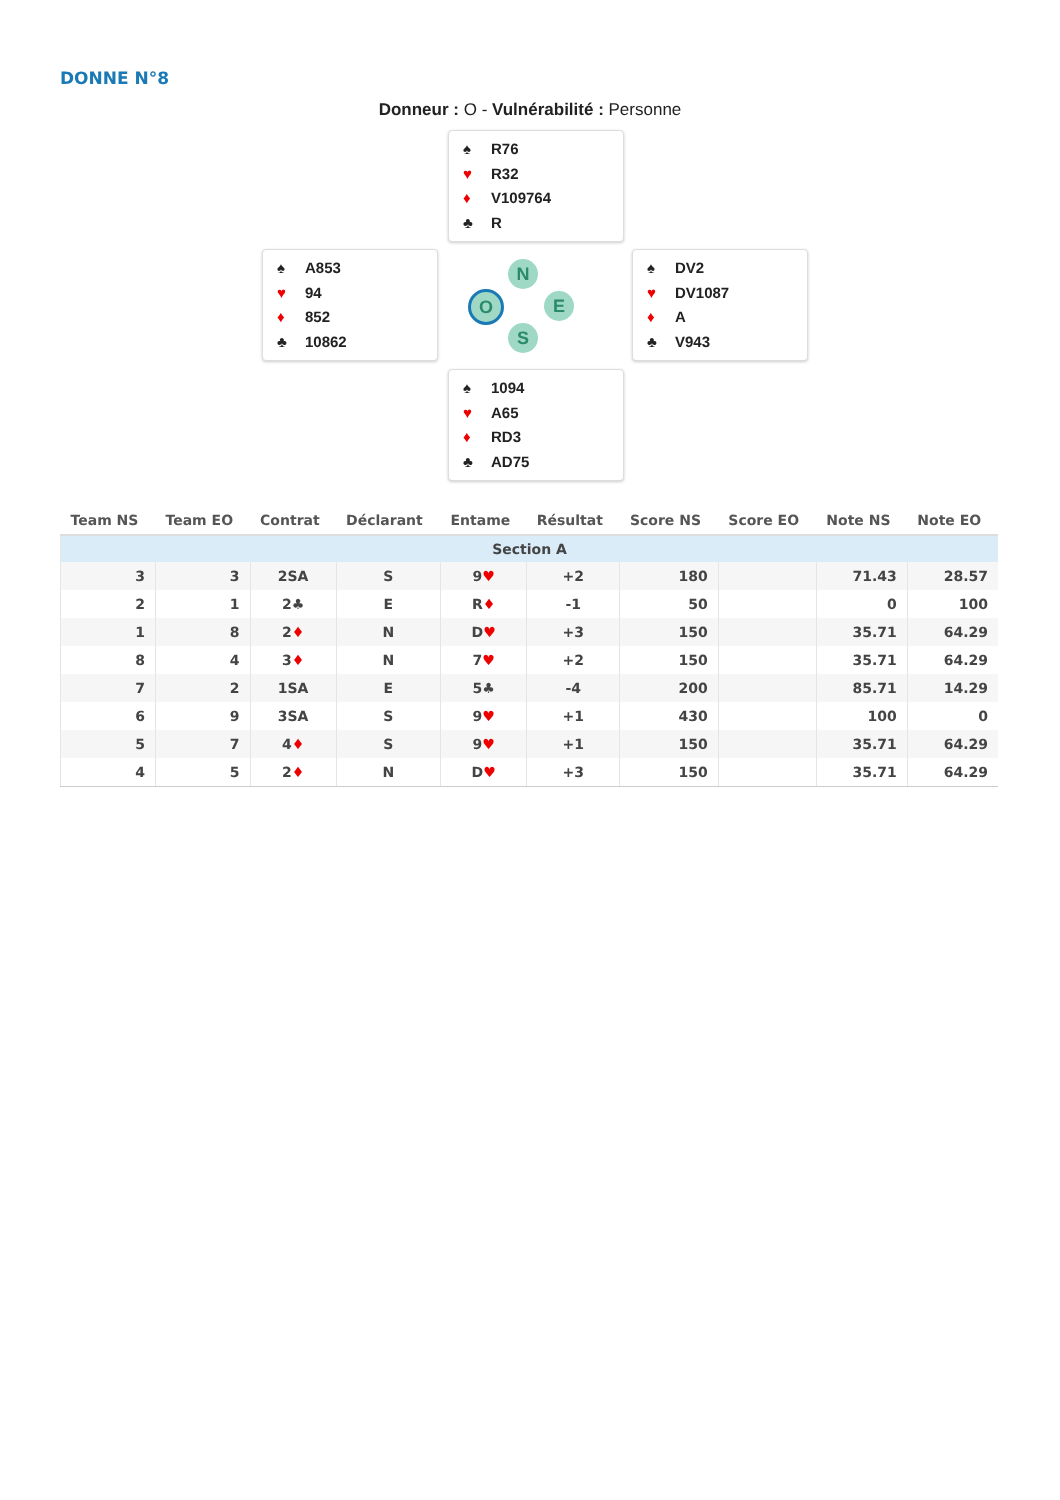DONNE N°8
Donneur : O - Vulnérabilité : Personne
♠ R76
♥ R32
♦ V109764
♣ R
♠ A853
♥ 94
♦ 852
♣ 10862
♠ DV2
♥ DV1087
♦ A
♣ V943
♠ 1094
♥ A65
♦ RD3
♣ AD75
N
O E
S
| Team NS | Team EO | Contrat | Déclarant | Entame | Résultat | Score NS | Score EO | Note NS | Note EO |
| --- | --- | --- | --- | --- | --- | --- | --- | --- | --- |
| Section A | | | | | | | | | |
| 3 | 3 | 2SA | S | 9 ♥ | +2 | 180 | | 71.43 | 28.57 |
| 2 | 1 | 2♣ | E | R ♦ | -1 | 50 | | 0 | 100 |
| 1 | 8 | 2 ♦ | N | D ♥ | +3 | 150 | | 35.71 | 64.29 |
| 8 | 4 | 3 ♦ | N | 7 ♥ | +2 | 150 | | 35.71 | 64.29 |
| 7 | 2 | 1SA | E | 5♣ | -4 | 200 | | 85.71 | 14.29 |
| 6 | 9 | 3SA | S | 9 ♥ | +1 | 430 | | 100 | 0 |
| 5 | 7 | 4 ♦ | S | 9 ♥ | +1 | 150 | | 35.71 | 64.29 |
| 4 | 5 | 2 ♦ | N | D ♥ | +3 | 150 | | 35.71 | 64.29 |